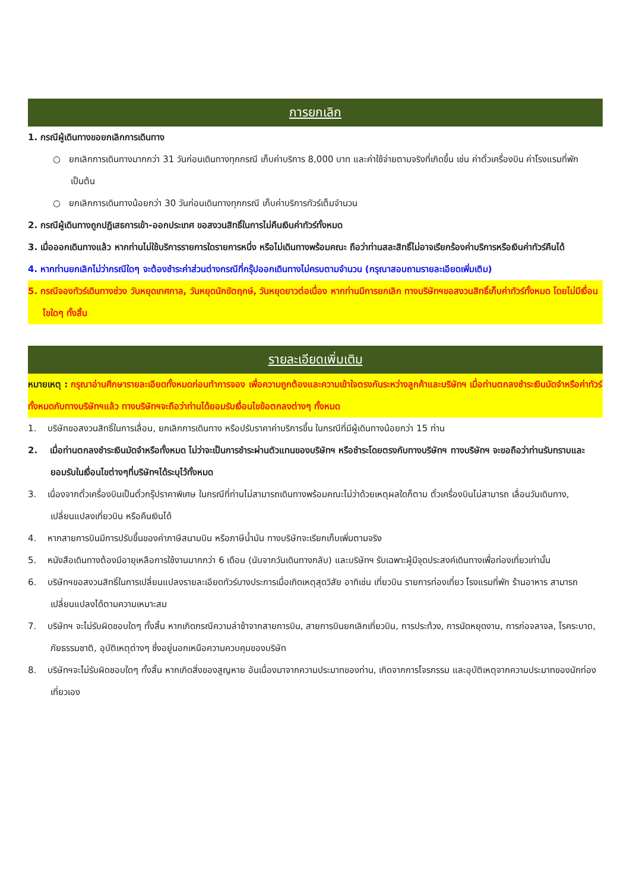การยกเลิก
1. กรณีผู้เดินทางขอยกเลิกการเดินทาง
○ ยกเลิกการเดินทางมากกว่า 31 วันก่อนเดินทางทุกกรณี เก็บค่าบริการ 8,000 บาท และค่าใช้จ่ายตามจริงที่เกิดขึ้น เช่น ค่าตั๋วเครื่องบิน ค่าโรงแรมที่พัก เป็นต้น
○ ยกเลิกการเดินทางน้อยกว่า 30 วันก่อนเดินทางทุกกรณี เก็บค่าบริการทัวร์เต็มจำนวน
2. กรณีผู้เดินทางถูกปฏิเสธการเข้า-ออกประเทศ ขอสงวนสิทธิ์ในการไม่คืนเงินค่าทัวร์ทั้งหมด
3. เมื่อออกเดินทางแล้ว หากท่านไม่ใช้บริการรายการใดรายการหนึ่ง หรือไม่เดินทางพร้อมคณะ ถือว่าท่านสละสิทธิ์ไม่อาจเรียกร้องค่าบริการหรือเงินค่าทัวร์คืนได้
4. หากท่านยกเลิกไม่ว่ากรณีใดๆ จะต้องชำระค่าส่วนต่างกรณีที่กรุ๊ปออกเดินทางไม่ครบตามจำนวน (กรุณาสอบถามรายละเอียดเพิ่มเติม)
5. กรณีจองทัวร์เดินทางช่วง วันหยุดเทศกาล, วันหยุดนักขัตฤกษ์, วันหยุดยาวต่อเนื่อง หากท่านมีการยกเลิก ทางบริษัทฯขอสงวนสิทธิ์เก็บค่าทัวร์ทั้งหมด โดยไม่มีเงื่อนไขใดๆ ทั้งสิ้น
รายละเอียดเพิ่มเติม
หมายเหตุ : กรุณาอ่านศึกษารายละเอียดทั้งหมดก่อนทำการจอง เพื่อความถูกต้องและความเข้าใจตรงกันระหว่างลูกค้าและบริษัทฯ เมื่อท่านตกลงชำระเงินมัดจำหรือค่าทัวร์ทั้งหมดกับทางบริษัทฯแล้ว ทางบริษัทฯจะถือว่าท่านได้ยอมรับเงื่อนไขข้อตกลงต่างๆ ทั้งหมด
1. บริษัทขอสงวนสิทธิ์ในการเลื่อน, ยกเลิกการเดินทาง หรือปรับราคาค่าบริการขึ้น ในกรณีที่มีผู้เดินทางน้อยกว่า 15 ท่าน
2. เมื่อท่านตกลงชำระเงินมัดจำหรือทั้งหมด ไม่ว่าจะเป็นการชำระผ่านตัวแทนของบริษัทฯ หรือชำระโดยตรงกับทางบริษัทฯ ทางบริษัทฯ จะขอถือว่าท่านรับทราบและยอมรับในเงื่อนไขต่างๆที่บริษัทฯได้ระบุไว้ทั้งหมด
3. เนื่องจากตั๋วเครื่องบินเป็นตั๋วกรุ๊ปราคาพิเศษ ในกรณีที่ท่านไม่สามารถเดินทางพร้อมคณะไม่ว่าด้วยเหตุผลใดก็ตาม ตั๋วเครื่องบินไม่สามารถ เลื่อนวันเดินทาง, เปลี่ยนแปลงเที่ยวบิน หรือคืนเงินได้
4. หากสายการบินมีการปรับขึ้นของค่าภาษีสนามบิน หรือภาษีน้ำมัน ทางบริษัทจะเรียกเก็บเพิ่มตามจริง
5. หนังสือเดินทางต้องมีอายุเหลือการใช้งานมากกว่า 6 เดือน (นับจากวันเดินทางกลับ) และบริษัทฯ รับเฉพาะผู้มีจุดประสงค์เดินทางเพื่อท่องเที่ยวเท่านั้น
6. บริษัทฯขอสงวนสิทธิ์ในการเปลี่ยนแปลงรายละเอียดทัวร์บางประการเมื่อเกิดเหตุสุดวิสัย อาทิเช่น เที่ยวบิน รายการท่องเที่ยว โรงแรมที่พัก ร้านอาหาร สามารถเปลี่ยนแปลงได้ตามความเหมาะสม
7. บริษัทฯ จะไม่รับผิดชอบใดๆ ทั้งสิ้น หากเกิดกรณีความล่าช้าจากสายการบิน, สายการบินยกเลิกเที่ยวบิน, การประท้วง, การนัดหยุดงาน, การก่อจลาจล, โรคระบาด, ภัยธรรมชาติ, อุบัติเหตุต่างๆ ซึ่งอยู่นอกเหนือความควบคุมของบริษัท
8. บริษัทฯจะไม่รับผิดชอบใดๆ ทั้งสิ้น หากเกิดสิ่งของสูญหาย อันเนื่องมาจากความประมาทของท่าน, เกิดจากการโจรกรรม และอุบัติเหตุจากความประมาทของนักท่องเที่ยวเอง